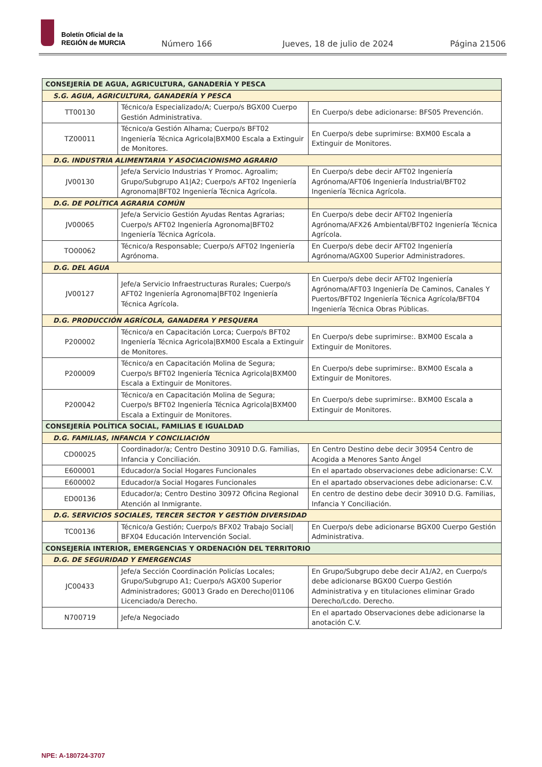Boletín Oficial de la
REGIÓN de MURCIA
Número 166 Jueves, 18 de julio de 2024 Página 21506
| CONSEJERÍA DE AGUA, AGRICULTURA, GANADERÍA Y PESCA | | |
| S.G. AGUA, AGRICULTURA, GANADERÍA Y PESCA | | |
| TT00130 | Técnico/a Especializado/A; Cuerpo/s BGX00 Cuerpo Gestión Administrativa. | En Cuerpo/s debe adicionarse: BFS05 Prevención. |
| TZ00011 | Técnico/a Gestión Alhama; Cuerpo/s BFT02 Ingeniería Técnica Agricola/BXM00 Escala a Extinguir de Monitores. | En Cuerpo/s debe suprimirse: BXM00 Escala a Extinguir de Monitores. |
| D.G. INDUSTRIA ALIMENTARIA Y ASOCIACIONISMO AGRARIO | | |
| JV00130 | Jefe/a Servicio Industrias Y Promoc. Agroalim; Grupo/Subgrupo A1/A2; Cuerpo/s AFT02 Ingeniería Agronoma/BFT02 Ingeniería Técnica Agrícola. | En Cuerpo/s debe decir AFT02 Ingeniería Agrónoma/AFT06 Ingeniería Industrial/BFT02 Ingeniería Técnica Agrícola. |
| D.G. DE POLÍTICA AGRARIA COMÚN | | |
| JV00065 | Jefe/a Servicio Gestión Ayudas Rentas Agrarias; Cuerpo/s AFT02 Ingeniería Agronoma/BFT02 Ingeniería Técnica Agrícola. | En Cuerpo/s debe decir AFT02 Ingeniería Agrónoma/AFX26 Ambiental/BFT02 Ingeniería Técnica Agrícola. |
| TO00062 | Técnico/a Responsable; Cuerpo/s AFT02 Ingeniería Agrónoma. | En Cuerpo/s debe decir AFT02 Ingeniería Agrónoma/AGX00 Superior Administradores. |
| D.G. DEL AGUA | | |
| JV00127 | Jefe/a Servicio Infraestructuras Rurales; Cuerpo/s AFT02 Ingeniería Agronoma/BFT02 Ingeniería Técnica Agrícola. | En Cuerpo/s debe decir AFT02 Ingeniería Agrónoma/AFT03 Ingeniería De Caminos, Canales Y Puertos/BFT02 Ingeniería Técnica Agrícola/BFT04 Ingeniería Técnica Obras Públicas. |
| D.G. PRODUCCIÓN AGRÍCOLA, GANADERA Y PESQUERA | | |
| P200002 | Técnico/a en Capacitación Lorca; Cuerpo/s BFT02 Ingeniería Técnica Agricola/BXM00 Escala a Extinguir de Monitores. | En Cuerpo/s debe suprimirse:. BXM00 Escala a Extinguir de Monitores. |
| P200009 | Técnico/a en Capacitación Molina de Segura; Cuerpo/s BFT02 Ingeniería Técnica Agricola/BXM00 Escala a Extinguir de Monitores. | En Cuerpo/s debe suprimirse:. BXM00 Escala a Extinguir de Monitores. |
| P200042 | Técnico/a en Capacitación Molina de Segura; Cuerpo/s BFT02 Ingeniería Técnica Agricola/BXM00 Escala a Extinguir de Monitores. | En Cuerpo/s debe suprimirse:. BXM00 Escala a Extinguir de Monitores. |
| CONSEJERÍA POLÍTICA SOCIAL, FAMILIAS E IGUALDAD | | |
| D.G. FAMILIAS, INFANCIA Y CONCILIACIÓN | | |
| CD00025 | Coordinador/a; Centro Destino 30910 D.G. Familias, Infancia y Conciliación. | En Centro Destino debe decir 30954 Centro de Acogida a Menores Santo Ángel |
| E600001 | Educador/a Social Hogares Funcionales | En el apartado observaciones debe adicionarse: C.V. |
| E600002 | Educador/a Social Hogares Funcionales | En el apartado observaciones debe adicionarse: C.V. |
| ED00136 | Educador/a; Centro Destino 30972 Oficina Regional Atención al Inmigrante. | En centro de destino debe decir 30910 D.G. Familias, Infancia Y Conciliación. |
| D.G. SERVICIOS SOCIALES, TERCER SECTOR Y GESTIÓN DIVERSIDAD | | |
| TC00136 | Técnico/a Gestión; Cuerpo/s BFX02 Trabajo Social/ BFX04 Educación Intervención Social. | En Cuerpo/s debe adicionarse BGX00 Cuerpo Gestión Administrativa. |
| CONSEJERÍA INTERIOR, EMERGENCIAS Y ORDENACIÓN DEL TERRITORIO | | |
| D.G. DE SEGURIDAD Y EMERGENCIAS | | |
| JC00433 | Jefe/a Sección Coordinación Policías Locales; Grupo/Subgrupo A1; Cuerpo/s AGX00 Superior Administradores; G0013 Grado en Derecho/01106 Licenciado/a Derecho. | En Grupo/Subgrupo debe decir A1/A2, en Cuerpo/s debe adicionarse BGX00 Cuerpo Gestión Administrativa y en titulaciones eliminar Grado Derecho/Lcdo. Derecho. |
| N700719 | Jefe/a Negociado | En el apartado Observaciones debe adicionarse la anotación C.V. |
NPE: A-180724-3707